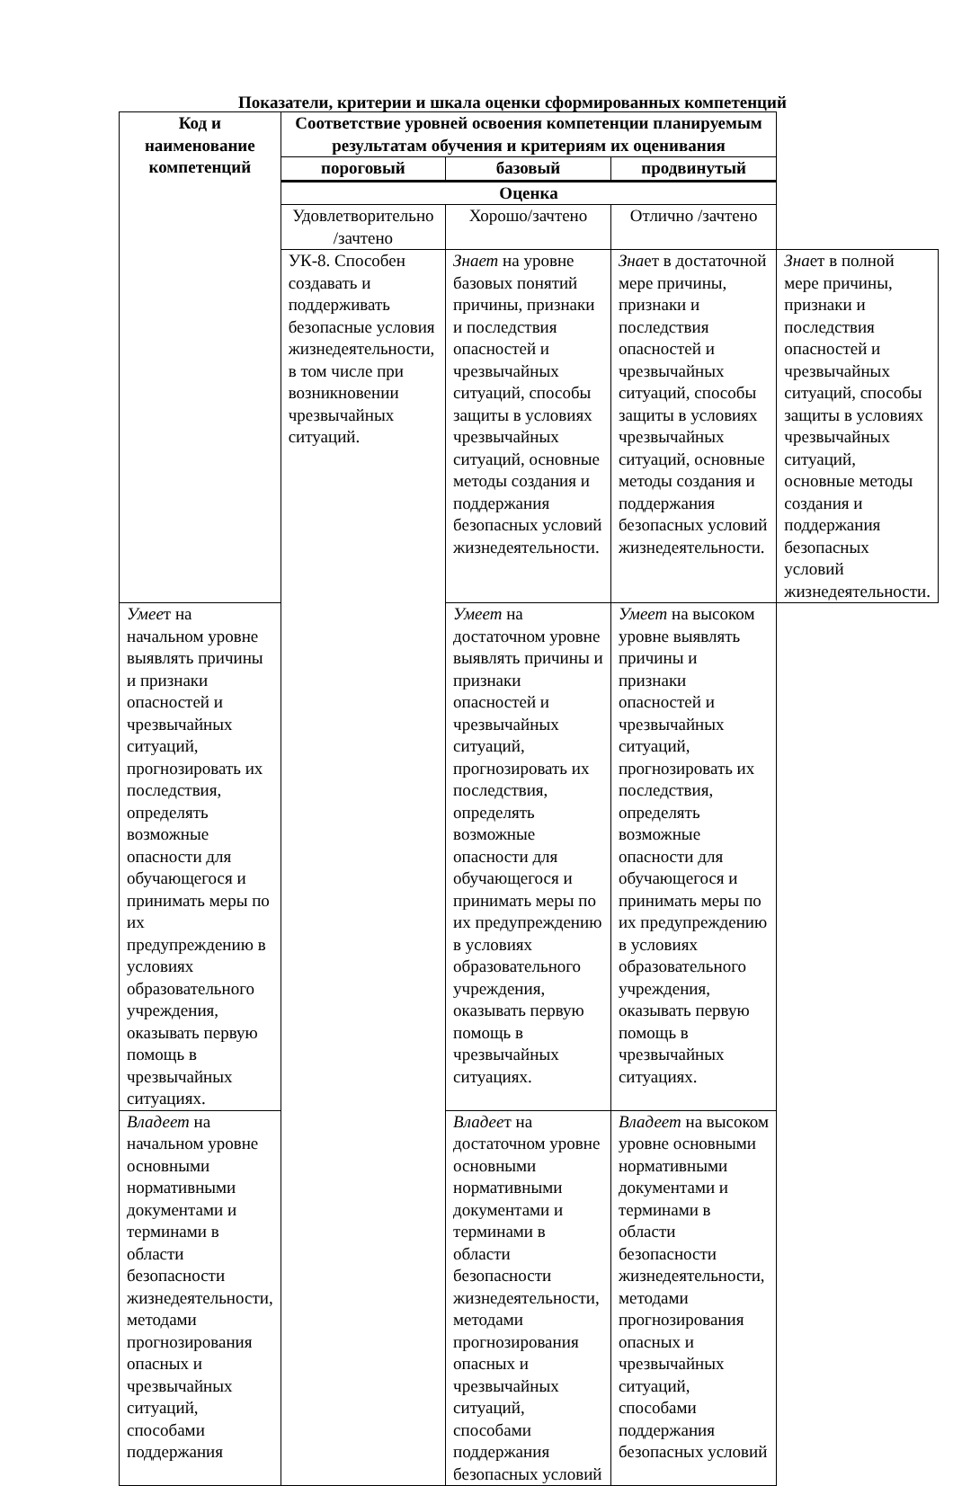Показатели, критерии и шкала оценки сформированных компетенций
| Код и наименование компетенций | Соответствие уровней освоения компетенции планируемым результатам обучения и критериям их оценивания | | | |
| --- | --- | --- | --- | --- |
| | пороговый | базовый | продвинутый | |
| | Оценка | | | |
| | Удовлетворительно /зачтено | Хорошо/зачтено | Отлично /зачтено | |
| | УК-8. Способен создавать и поддерживать безопасные условия жизнедеятельности, в том числе при возникновении чрезвычайных ситуаций. | Знает на уровне базовых понятий причины, признаки и последствия опасностей и чрезвычайных ситуаций, способы защиты в условиях чрезвычайных ситуаций, основные методы создания и поддержания безопасных условий жизнедеятельности. | Зна ет в достаточной мере причины, признаки и последствия опасностей и чрезвычайных ситуаций, способы защиты в условиях чрезвычайных ситуаций, основные методы создания и поддержания безопасных условий жизнедеятельности. | Зна ет в полной мере причины, признаки и последствия опасностей и чрезвычайных ситуаций, способы защиты в условиях чрезвычайных ситуаций, основные методы создания и поддержания безопасных условий жизнедеятельности. |
| Умее т на начальном уровне выявлять причины и признаки опасностей и чрезвычайных ситуаций, прогнозировать их последствия, определять возможные опасности для обучающегося и принимать меры по их предупреждению в условиях образовательного учреждения, оказывать первую помощь в чрезвычайных ситуациях. | | Умеет на достаточном уровне выявлять причины и признаки опасностей и чрезвычайных ситуаций, прогнозировать их последствия, определять возможные опасности для обучающегося и принимать меры по их предупреждению в условиях образовательного учреждения, оказывать первую помощь в чрезвычайных ситуациях. | Умеет на высоком уровне выявлять причины и признаки опасностей и чрезвычайных ситуаций, прогнозировать их последствия, определять возможные опасности для обучающегося и принимать меры по их предупреждению в условиях образовательного учреждения, оказывать первую помощь в чрезвычайных ситуациях. | |
| Владеет на начальном уровне основными нормативными документами и терминами в области безопасности жизнедеятельности, методами прогнозирования опасных и чрезвычайных ситуаций, способами поддержания | | Владее т на достаточном уровне основными нормативными документами и терминами в области безопасности жизнедеятельности, методами прогнозирования опасных и чрезвычайных ситуаций, способами поддержания безопасных условий | Владеет на высоком уровне основными нормативными документами и терминами в области безопасности жизнедеятельности, методами прогнозирования опасных и чрезвычайных ситуаций, способами поддержания безопасных условий | |